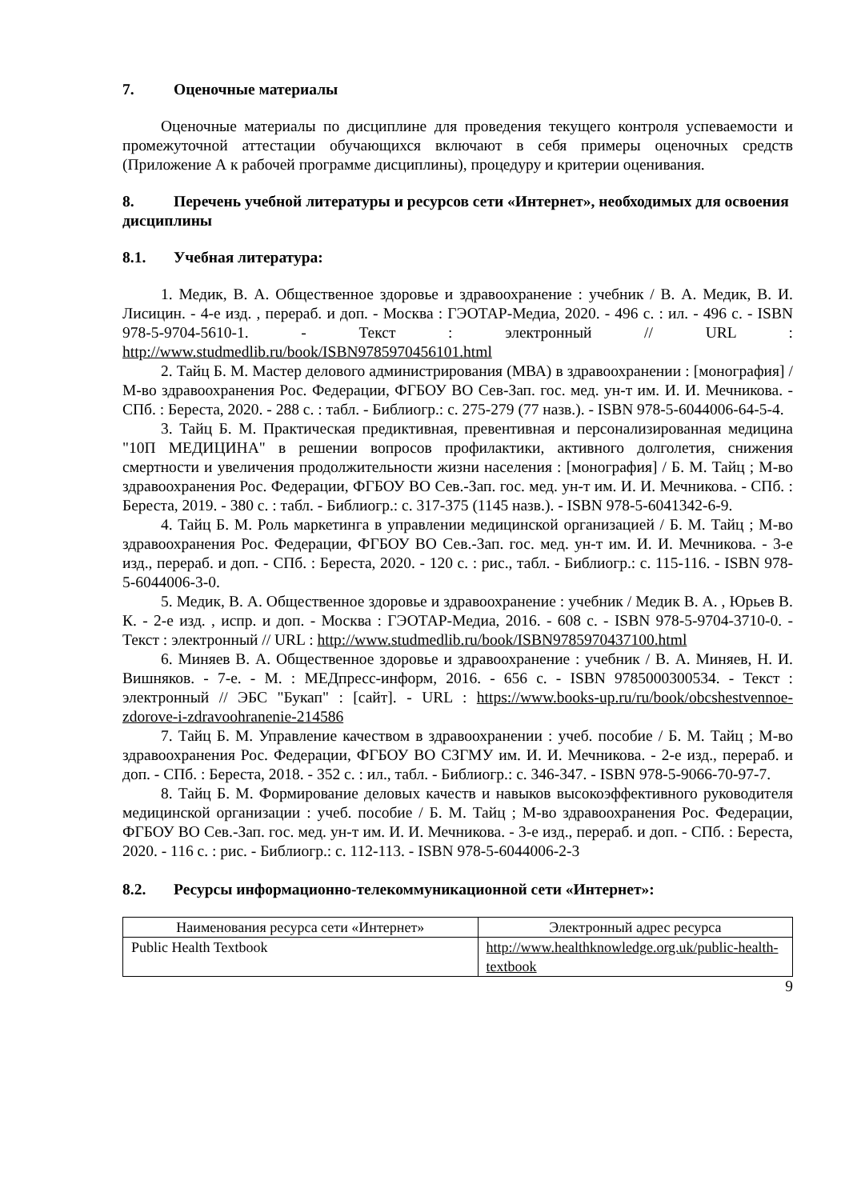7. Оценочные материалы
Оценочные материалы по дисциплине для проведения текущего контроля успеваемости и промежуточной аттестации обучающихся включают в себя примеры оценочных средств (Приложение А к рабочей программе дисциплины), процедуру и критерии оценивания.
8. Перечень учебной литературы и ресурсов сети «Интернет», необходимых для освоения дисциплины
8.1. Учебная литература:
1. Медик, В. А. Общественное здоровье и здравоохранение : учебник / В. А. Медик, В. И. Лисицин. - 4-е изд. , перераб. и доп. - Москва : ГЭОТАР-Медиа, 2020. - 496 с. : ил. - 496 с. - ISBN 978-5-9704-5610-1. - Текст : электронный // URL : http://www.studmedlib.ru/book/ISBN9785970456101.html
2. Тайц Б. М. Мастер делового администрирования (МВА) в здравоохранении : [монография] / М-во здравоохранения Рос. Федерации, ФГБОУ ВО Сев-Зап. гос. мед. ун-т им. И. И. Мечникова. - СПб. : Береста, 2020. - 288 с. : табл. - Библиогр.: с. 275-279 (77 назв.). - ISBN 978-5-6044006-64-5-4.
3. Тайц Б. М. Практическая предиктивная, превентивная и персонализированная медицина "10П МЕДИЦИНА" в решении вопросов профилактики, активного долголетия, снижения смертности и увеличения продолжительности жизни населения : [монография] / Б. М. Тайц ; М-во здравоохранения Рос. Федерации, ФГБОУ ВО Сев.-Зап. гос. мед. ун-т им. И. И. Мечникова. - СПб. : Береста, 2019. - 380 с. : табл. - Библиогр.: с. 317-375 (1145 назв.). - ISBN 978-5-6041342-6-9.
4. Тайц Б. М. Роль маркетинга в управлении медицинской организацией / Б. М. Тайц ; М-во здравоохранения Рос. Федерации, ФГБОУ ВО Сев.-Зап. гос. мед. ун-т им. И. И. Мечникова. - 3-е изд., перераб. и доп. - СПб. : Береста, 2020. - 120 с. : рис., табл. - Библиогр.: с. 115-116. - ISBN 978-5-6044006-3-0.
5. Медик, В. А. Общественное здоровье и здравоохранение : учебник / Медик В. А. , Юрьев В. К. - 2-е изд. , испр. и доп. - Москва : ГЭОТАР-Медиа, 2016. - 608 с. - ISBN 978-5-9704-3710-0. - Текст : электронный // URL : http://www.studmedlib.ru/book/ISBN9785970437100.html
6. Миняев В. А. Общественное здоровье и здравоохранение : учебник / В. А. Миняев, Н. И. Вишняков. - 7-е. - М. : МЕДпресс-информ, 2016. - 656 с. - ISBN 9785000300534. - Текст : электронный // ЭБС "Букап" : [сайт]. - URL : https://www.books-up.ru/ru/book/obcshestvennoe-zdorove-i-zdravoohranenie-214586
7. Тайц Б. М. Управление качеством в здравоохранении : учеб. пособие / Б. М. Тайц ; М-во здравоохранения Рос. Федерации, ФГБОУ ВО СЗГМУ им. И. И. Мечникова. - 2-е изд., перераб. и доп. - СПб. : Береста, 2018. - 352 с. : ил., табл. - Библиогр.: с. 346-347. - ISBN 978-5-9066-70-97-7.
8. Тайц Б. М. Формирование деловых качеств и навыков высокоэффективного руководителя медицинской организации : учеб. пособие / Б. М. Тайц ; М-во здравоохранения Рос. Федерации, ФГБОУ ВО Сев.-Зап. гос. мед. ун-т им. И. И. Мечникова. - 3-е изд., перераб. и доп. - СПб. : Береста, 2020. - 116 с. : рис. - Библиогр.: с. 112-113. - ISBN 978-5-6044006-2-3
8.2. Ресурсы информационно-телекоммуникационной сети «Интернет»:
| Наименования ресурса сети «Интернет» | Электронный адрес ресурса |
| --- | --- |
| Public Health Textbook | http://www.healthknowledge.org.uk/public-health-textbook |
9